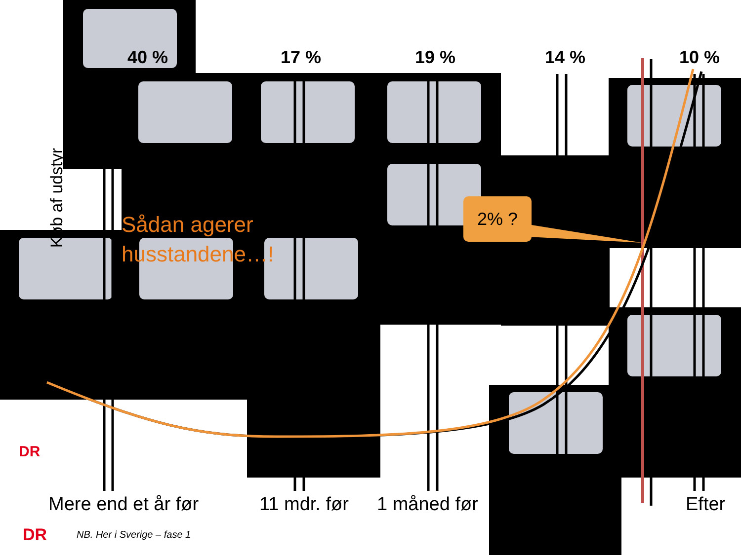40 % 17 % 19 % 14 % 10 %
Køb af udstyr
Sådan agerer
husstandene…!
2% ?
DR
Mere end et år før 11 mdr. før 1 måned før Efter
DR NB. Her i Sverige – fase 1